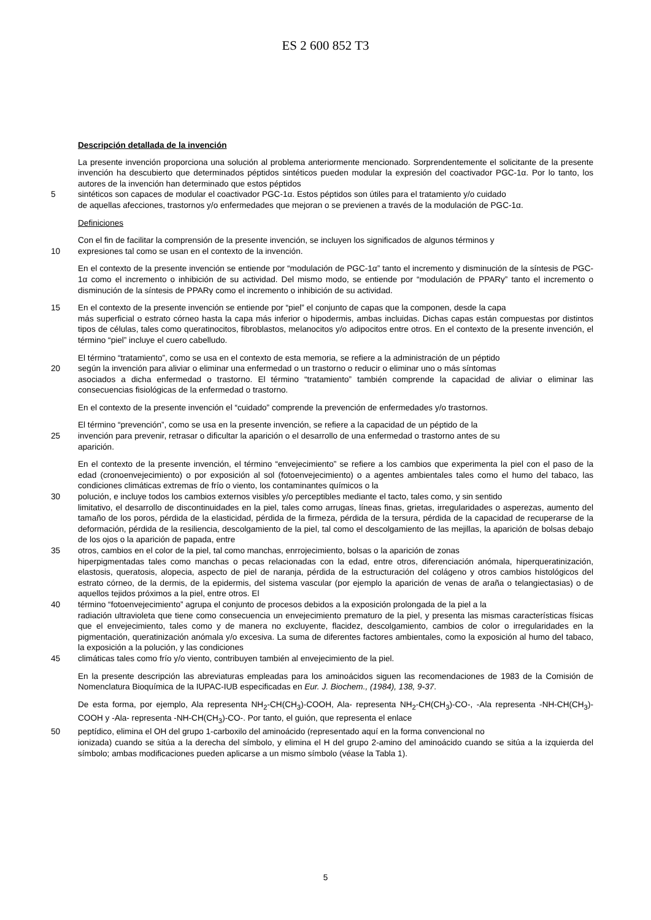ES 2 600 852 T3
Descripción detallada de la invención
La presente invención proporciona una solución al problema anteriormente mencionado. Sorprendentemente el solicitante de la presente invención ha descubierto que determinados péptidos sintéticos pueden modular la expresión del coactivador PGC-1α. Por lo tanto, los autores de la invención han determinado que estos péptidos
5 sintéticos son capaces de modular el coactivador PGC-1α. Estos péptidos son útiles para el tratamiento y/o cuidado
de aquellas afecciones, trastornos y/o enfermedades que mejoran o se previenen a través de la modulación de PGC-1α.
Definiciones
Con el fin de facilitar la comprensión de la presente invención, se incluyen los significados de algunos términos y
10 expresiones tal como se usan en el contexto de la invención.
En el contexto de la presente invención se entiende por “modulación de PGC-1α” tanto el incremento y disminución de la síntesis de PGC-1α como el incremento o inhibición de su actividad. Del mismo modo, se entiende por “modulación de PPARγ” tanto el incremento o disminución de la síntesis de PPARγ como el incremento o inhibición de su actividad.
15 En el contexto de la presente invención se entiende por “piel” el conjunto de capas que la componen, desde la capa
más superficial o estrato córneo hasta la capa más inferior o hipodermis, ambas incluidas. Dichas capas están compuestas por distintos tipos de células, tales como queratinocitos, fibroblastos, melanocitos y/o adipocitos entre otros. En el contexto de la presente invención, el término “piel” incluye el cuero cabelludo.
El término “tratamiento”, como se usa en el contexto de esta memoria, se refiere a la administración de un péptido
20 según la invención para aliviar o eliminar una enfermedad o un trastorno o reducir o eliminar uno o más síntomas
asociados a dicha enfermedad o trastorno. El término “tratamiento” también comprende la capacidad de aliviar o eliminar las consecuencias fisiológicas de la enfermedad o trastorno.
En el contexto de la presente invención el “cuidado” comprende la prevención de enfermedades y/o trastornos.
El término “prevención”, como se usa en la presente invención, se refiere a la capacidad de un péptido de la
25 invención para prevenir, retrasar o dificultar la aparición o el desarrollo de una enfermedad o trastorno antes de su
aparición.
En el contexto de la presente invención, el término “envejecimiento” se refiere a los cambios que experimenta la piel con el paso de la edad (cronoenvejecimiento) o por exposición al sol (fotoenvejecimiento) o a agentes ambientales tales como el humo del tabaco, las condiciones climáticas extremas de frío o viento, los contaminantes químicos o la
30 polución, e incluye todos los cambios externos visibles y/o perceptibles mediante el tacto, tales como, y sin sentido
limitativo, el desarrollo de discontinuidades en la piel, tales como arrugas, líneas finas, grietas, irregularidades o asperezas, aumento del tamaño de los poros, pérdida de la elasticidad, pérdida de la firmeza, pérdida de la tersura, pérdida de la capacidad de recuperarse de la deformación, pérdida de la resiliencia, descolgamiento de la piel, tal como el descolgamiento de las mejillas, la aparición de bolsas debajo de los ojos o la aparición de papada, entre
35 otros, cambios en el color de la piel, tal como manchas, enrrojecimiento, bolsas o la aparición de zonas
hiperpigmentadas tales como manchas o pecas relacionadas con la edad, entre otros, diferenciación anómala, hiperqueratinización, elastosis, queratosis, alopecia, aspecto de piel de naranja, pérdida de la estructuración del colágeno y otros cambios histológicos del estrato córneo, de la dermis, de la epidermis, del sistema vascular (por ejemplo la aparición de venas de araña o telangiectasias) o de aquellos tejidos próximos a la piel, entre otros. El
40 término “fotoenvejecimiento” agrupa el conjunto de procesos debidos a la exposición prolongada de la piel a la
radiación ultravioleta que tiene como consecuencia un envejecimiento prematuro de la piel, y presenta las mismas características físicas que el envejecimiento, tales como y de manera no excluyente, flacidez, descolgamiento, cambios de color o irregularidades en la pigmentación, queratinización anómala y/o excesiva. La suma de diferentes factores ambientales, como la exposición al humo del tabaco, la exposición a la polución, y las condiciones
45 climáticas tales como frío y/o viento, contribuyen también al envejecimiento de la piel.
En la presente descripción las abreviaturas empleadas para los aminoácidos siguen las recomendaciones de 1983 de la Comisión de Nomenclatura Bioquímica de la IUPAC-IUB especificadas en Eur. J. Biochem., (1984), 138, 9-37.
De esta forma, por ejemplo, Ala representa NH<sub>2</sub>-CH(CH<sub>3</sub>)-COOH, Ala- representa NH<sub>2</sub>-CH(CH<sub>3</sub>)-CO-, -Ala representa -NH-CH(CH<sub>3</sub>)-COOH y -Ala- representa -NH-CH(CH<sub>3</sub>)-CO-. Por tanto, el guión, que representa el enlace
50 peptídico, elimina el OH del grupo 1-carboxilo del aminoácido (representado aquí en la forma convencional no
ionizada) cuando se sitúa a la derecha del símbolo, y elimina el H del grupo 2-amino del aminoácido cuando se sitúa a la izquierda del símbolo; ambas modificaciones pueden aplicarse a un mismo símbolo (véase la Tabla 1).
5